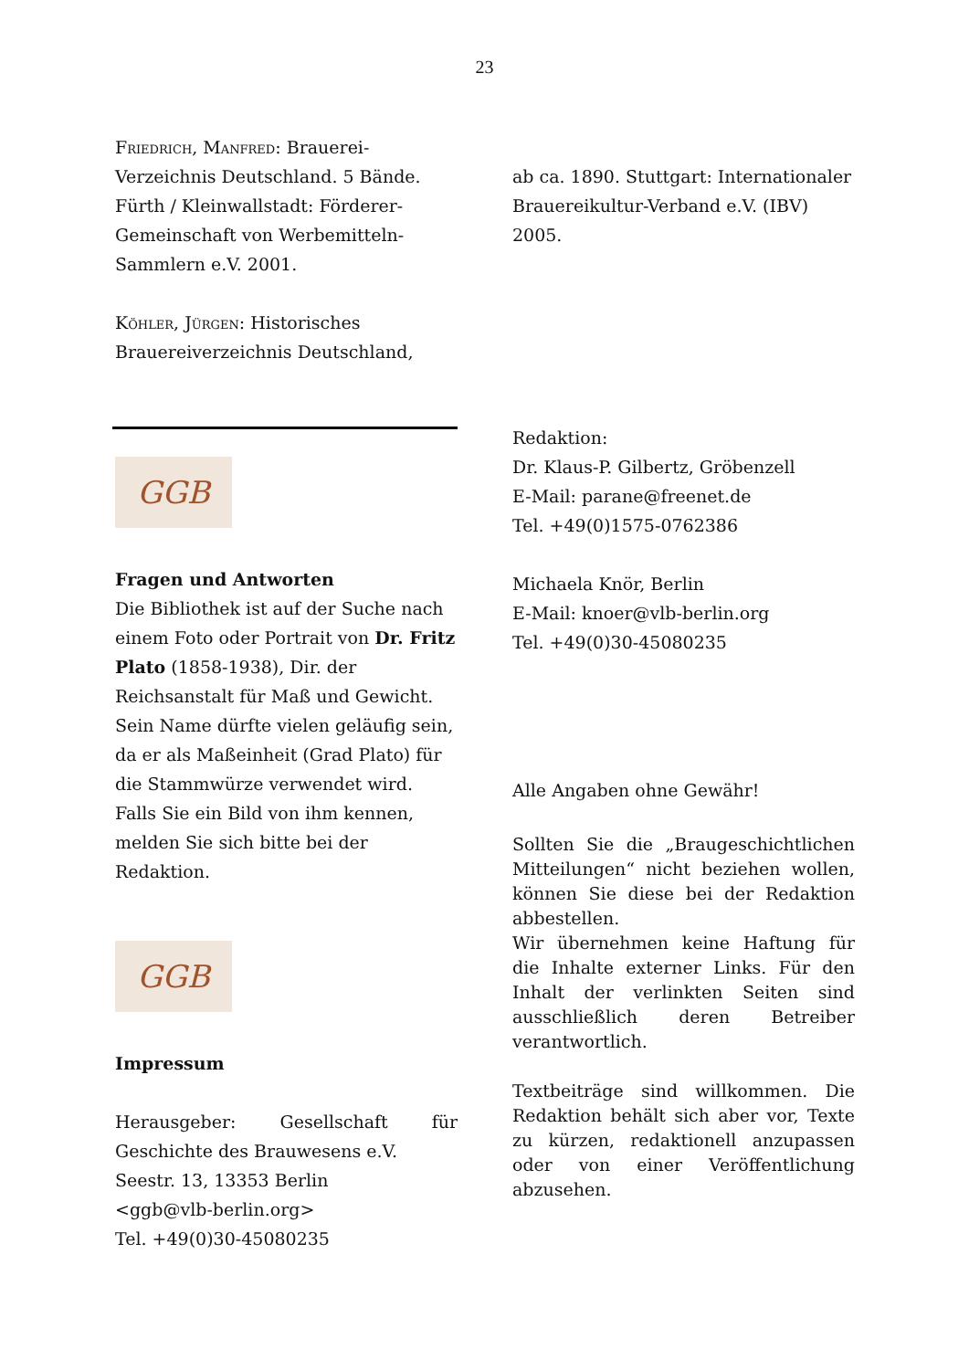23
Friedrich, Manfred: Brauerei-Verzeichnis Deutschland. 5 Bände. Fürth / Kleinwallstadt: Förderer-Gemeinschaft von Werbemitteln-Sammlern e.V. 2001.
Köhler, Jürgen: Historisches Brauereiverzeichnis Deutschland,
GGB
Fragen und Antworten
Die Bibliothek ist auf der Suche nach einem Foto oder Portrait von Dr. Fritz Plato (1858-1938), Dir. der Reichsanstalt für Maß und Gewicht. Sein Name dürfte vielen geläufig sein, da er als Maßeinheit (Grad Plato) für die Stammwürze verwendet wird. Falls Sie ein Bild von ihm kennen, melden Sie sich bitte bei der Redaktion.
GGB
Impressum
Herausgeber: Gesellschaft für Geschichte des Brauwesens e.V.
Seestr. 13, 13353 Berlin
<ggb@vlb-berlin.org>
Tel. +49(0)30-45080235
ab ca. 1890. Stuttgart: Internationaler Brauereikultur-Verband e.V. (IBV) 2005.
Redaktion:
Dr. Klaus-P. Gilbertz, Gröbenzell
E-Mail: parane@freenet.de
Tel. +49(0)1575-0762386
Michaela Knör, Berlin
E-Mail: knoer@vlb-berlin.org
Tel. +49(0)30-45080235
Alle Angaben ohne Gewähr!
Sollten Sie die „Braugeschichtlichen Mitteilungen“ nicht beziehen wollen, können Sie diese bei der Redaktion abbestellen.
Wir übernehmen keine Haftung für die Inhalte externer Links. Für den Inhalt der verlinkten Seiten sind ausschließlich deren Betreiber verantwortlich.
Textbeiträge sind willkommen. Die Redaktion behält sich aber vor, Texte zu kürzen, redaktionell anzupassen oder von einer Veröffentlichung abzusehen.